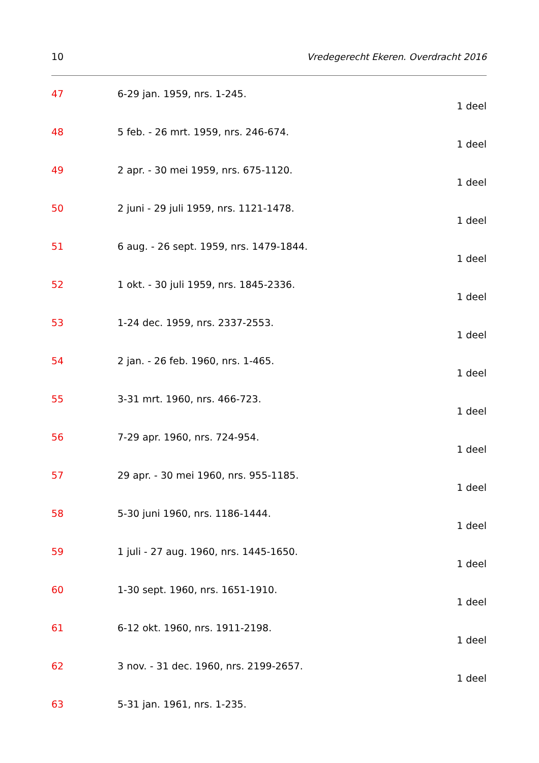10 Vredegerecht Ekeren. Overdracht 2016
47 6-29 jan. 1959, nrs. 1-245.
1 deel
48 5 feb. - 26 mrt. 1959, nrs. 246-674.
1 deel
49 2 apr. - 30 mei 1959, nrs. 675-1120.
1 deel
50 2 juni - 29 juli 1959, nrs. 1121-1478.
1 deel
51 6 aug. - 26 sept. 1959, nrs. 1479-1844.
1 deel
52 1 okt. - 30 juli 1959, nrs. 1845-2336.
1 deel
53 1-24 dec. 1959, nrs. 2337-2553.
1 deel
54 2 jan. - 26 feb. 1960, nrs. 1-465.
1 deel
55 3-31 mrt. 1960, nrs. 466-723.
1 deel
56 7-29 apr. 1960, nrs. 724-954.
1 deel
57 29 apr. - 30 mei 1960, nrs. 955-1185.
1 deel
58 5-30 juni 1960, nrs. 1186-1444.
1 deel
59 1 juli - 27 aug. 1960, nrs. 1445-1650.
1 deel
60 1-30 sept. 1960, nrs. 1651-1910.
1 deel
61 6-12 okt. 1960, nrs. 1911-2198.
1 deel
62 3 nov. - 31 dec. 1960, nrs. 2199-2657.
1 deel
63 5-31 jan. 1961, nrs. 1-235.